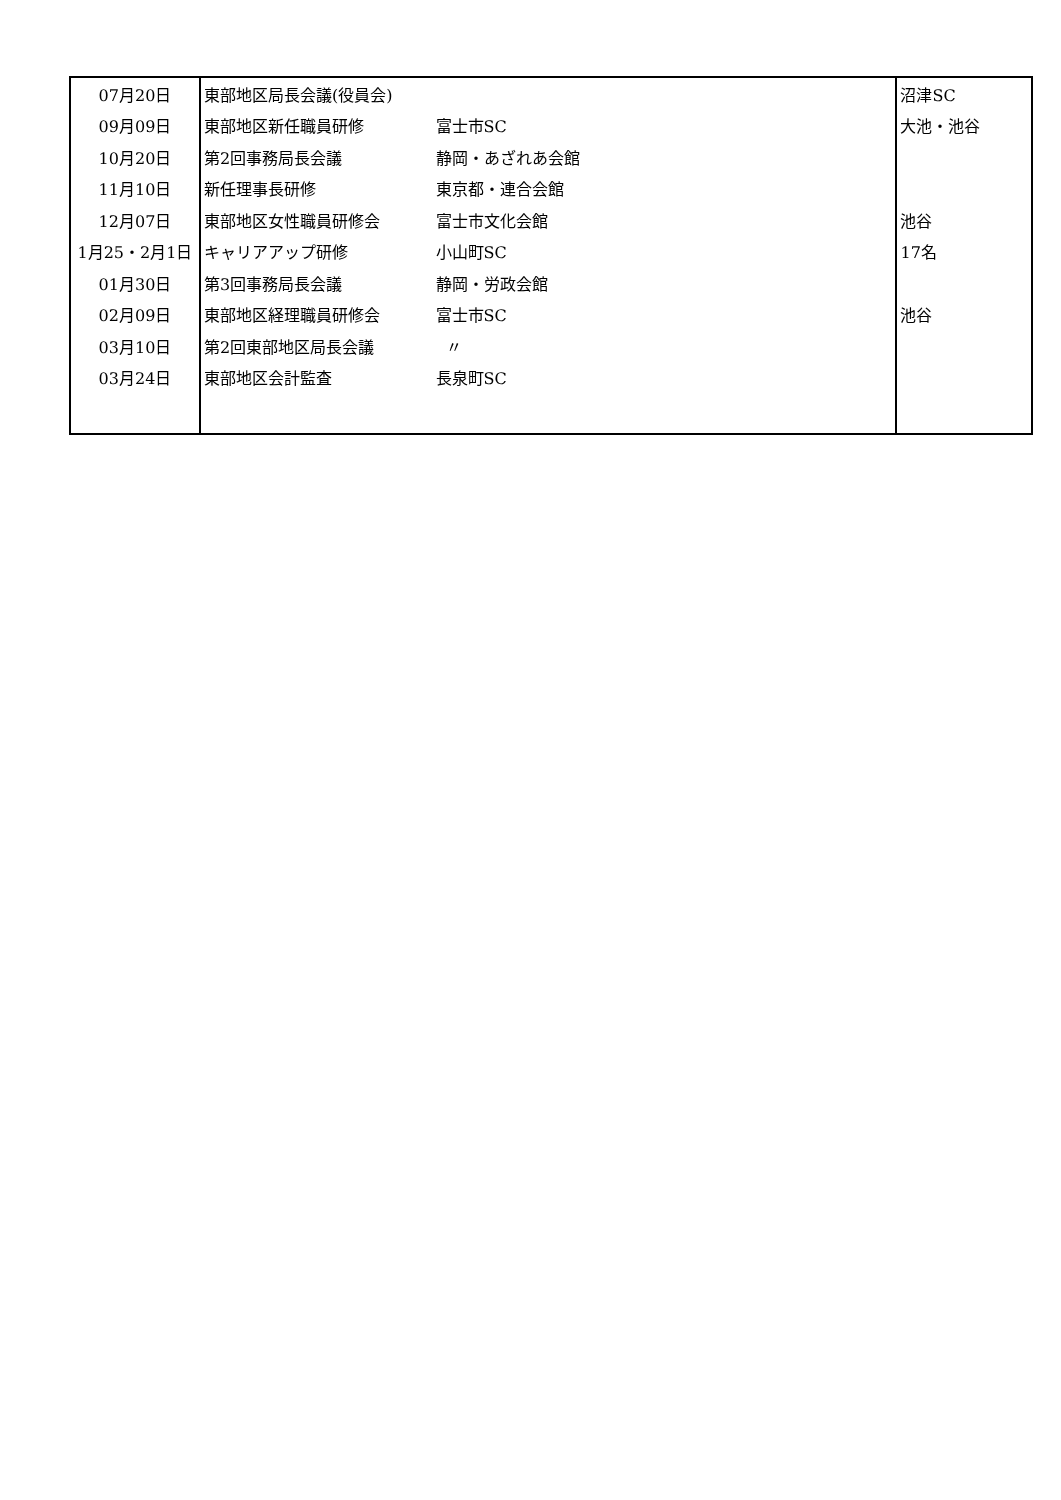| 07月20日 | 東部地区局長会議(役員会) | | 沼津SC |
| 09月09日 | 東部地区新任職員研修 | 富士市SC | 大池・池谷 |
| 10月20日 | 第2回事務局長会議 | 静岡・あざれあ会館 | |
| 11月10日 | 新任理事長研修 | 東京都・連合会館 | |
| 12月07日 | 東部地区女性職員研修会 | 富士市文化会館 | 池谷 |
| 1月25・2月1日 | キャリアアップ研修 | 小山町SC | 17名 |
| 01月30日 | 第3回事務局長会議 | 静岡・労政会館 | |
| 02月09日 | 東部地区経理職員研修会 | 富士市SC | 池谷 |
| 03月10日 | 第2回東部地区局長会議 | 〃 | |
| 03月24日 | 東部地区会計監査 | 長泉町SC | |